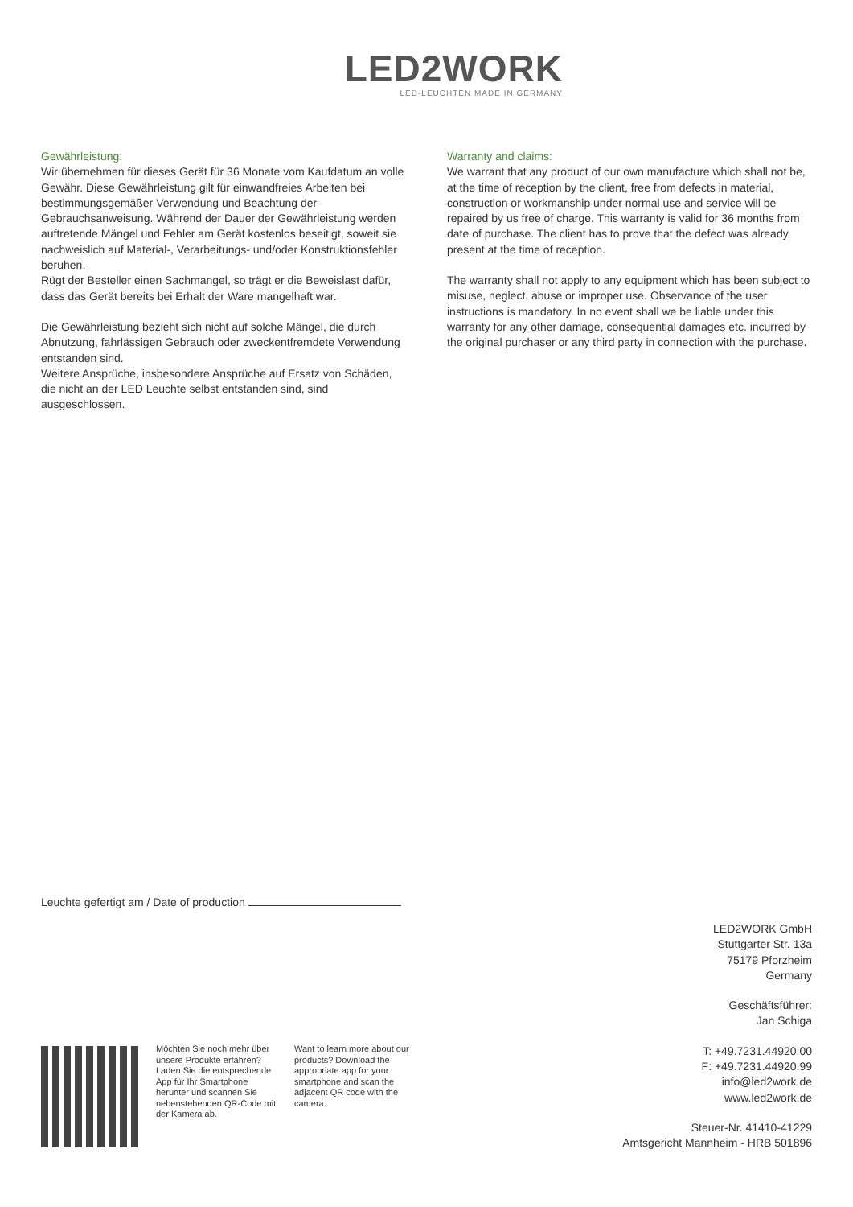LED2WORK
LED-LEUCHTEN MADE IN GERMANY
Gewährleistung:
Wir übernehmen für dieses Gerät für 36 Monate vom Kaufdatum an volle Gewähr. Diese Gewährleistung gilt für einwandfreies Arbeiten bei bestimmungsgemäßer Verwendung und Beachtung der Gebrauchsanweisung. Während der Dauer der Gewährleistung werden auftretende Mängel und Fehler am Gerät kostenlos beseitigt, soweit sie nachweislich auf Material-, Verarbeitungs- und/oder Konstruktionsfehler beruhen.
Rügt der Besteller einen Sachmangel, so trägt er die Beweislast dafür, dass das Gerät bereits bei Erhalt der Ware mangelhaft war.
Die Gewährleistung bezieht sich nicht auf solche Mängel, die durch Abnutzung, fahrlässigen Gebrauch oder zweckentfremdete Verwendung entstanden sind.
Weitere Ansprüche, insbesondere Ansprüche auf Ersatz von Schäden, die nicht an der LED Leuchte selbst entstanden sind, sind ausgeschlossen.
Warranty and claims:
We warrant that any product of our own manufacture which shall not be, at the time of reception by the client, free from defects in material, construction or workmanship under normal use and service will be repaired by us free of charge. This warranty is valid for 36 months from date of purchase. The client has to prove that the defect was already present at the time of reception.
The warranty shall not apply to any equipment which has been subject to misuse, neglect, abuse or improper use. Observance of the user instructions is mandatory. In no event shall we be liable under this warranty for any other damage, consequential damages etc. incurred by the original purchaser or any third party in connection with the purchase.
Leuchte gefertigt am / Date of production
LED2WORK GmbH
Stuttgarter Str. 13a
75179 Pforzheim
Germany
Geschäftsführer:
Jan Schiga
T: +49.7231.44920.00
F: +49.7231.44920.99
info@led2work.de
www.led2work.de
Steuer-Nr. 41410-41229
Amtsgericht Mannheim - HRB 501896
Möchten Sie noch mehr über unsere Produkte erfahren? Laden Sie die entsprechende App für Ihr Smartphone herunter und scannen Sie nebenstehenden QR-Code mit der Kamera ab.
Want to learn more about our products? Download the appropriate app for your smartphone and scan the adjacent QR code with the camera.